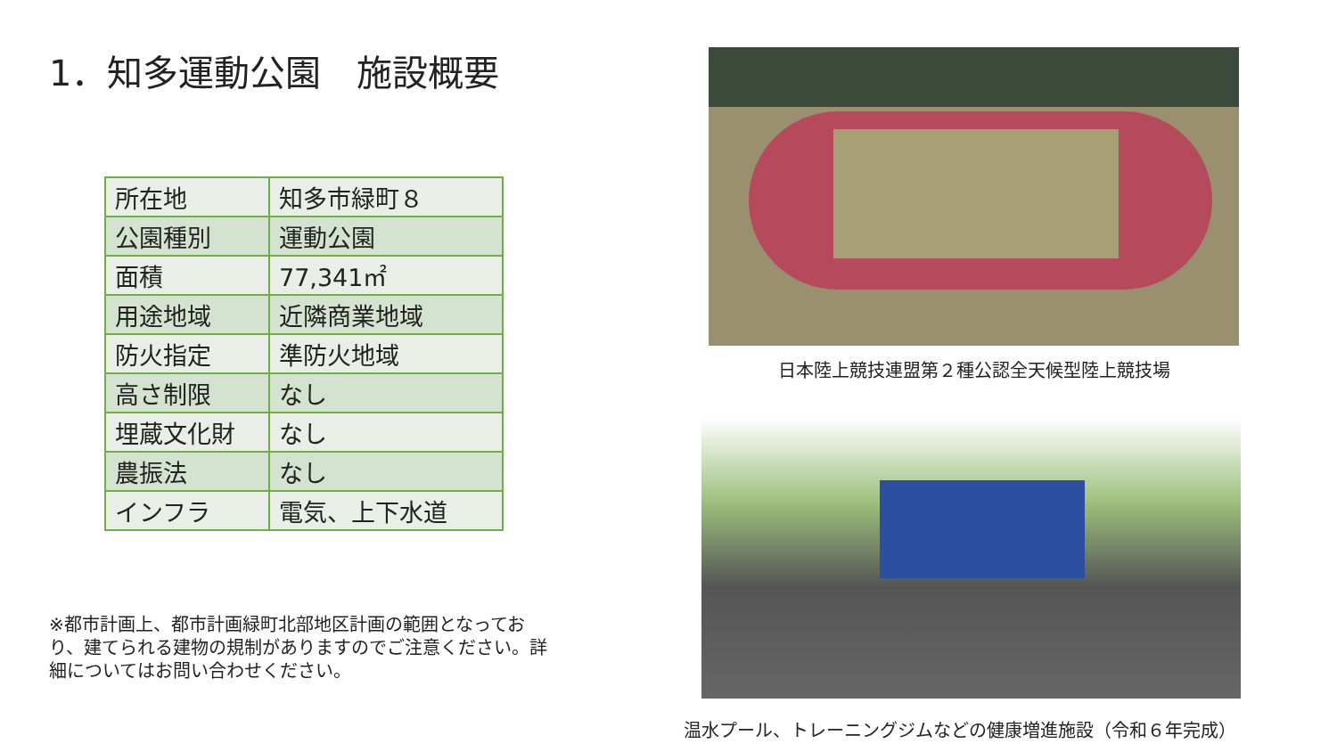1．知多運動公園　施設概要
| 所在地 | 知多市緑町８ |
| 公園種別 | 運動公園 |
| 面積 | 77,341㎡ |
| 用途地域 | 近隣商業地域 |
| 防火指定 | 準防火地域 |
| 高さ制限 | なし |
| 埋蔵文化財 | なし |
| 農振法 | なし |
| インフラ | 電気、上下水道 |
※都市計画上、都市計画緑町北部地区計画の範囲となっており、建てられる建物の規制がありますのでご注意ください。詳細についてはお問い合わせください。
日本陸上競技連盟第２種公認全天候型陸上競技場
温水プール、トレーニングジムなどの健康増進施設（令和６年完成）